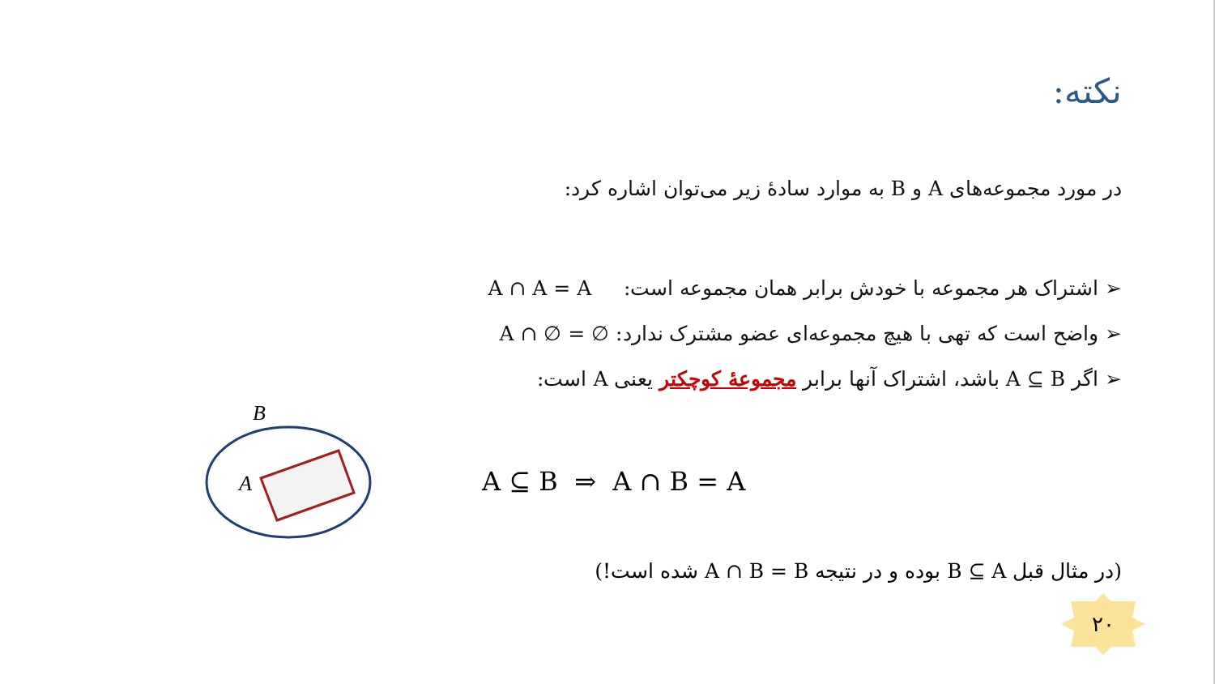نکته:
در مورد مجموعه‌های A و B به موارد سادهٔ زیر می‌توان اشاره کرد:
➢ اشتراک هر مجموعه با خودش برابر همان مجموعه است: A ∩ A = A
➢ واضح است که تهی با هیچ مجموعه‌ای عضو مشترک ندارد: A ∩ ∅ = ∅
➢ اگر A ⊆ B باشد، اشتراک آنها برابر مجموعهٔ کوچکتر یعنی A است:
B
A
A ⊆ B ⇒ A ∩ B = A
(در مثال قبل B ⊆ A بوده و در نتیجه A ∩ B = B شده است!)
۲۰